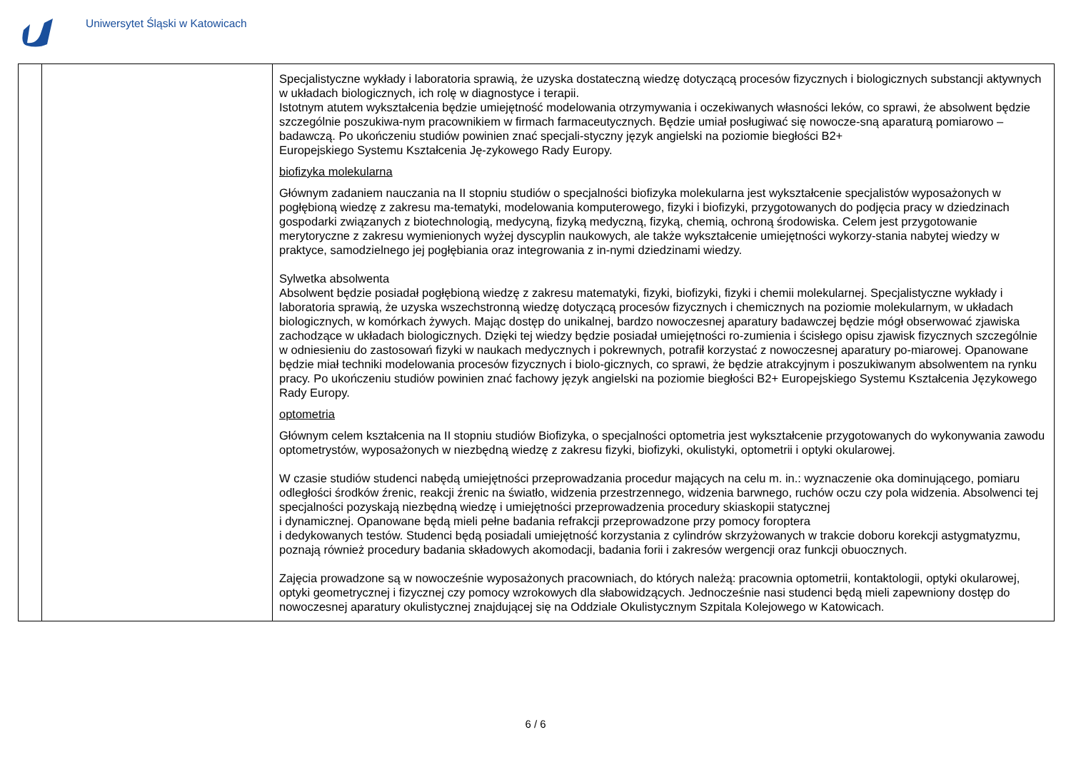Uniwersytet Śląski w Katowicach
| | | Specjalistyczne wykłady i laboratoria sprawią, że uzyska dostateczną wiedzę dotyczącą procesów fizycznych i biologicznych substancji aktywnych w układach biologicznych, ich rolę w diagnostyce i terapii. Istotnym atutem wykształcenia będzie umiejętność modelowania otrzymywania i oczekiwanych własności leków, co sprawi, że absolwent będzie szczególnie poszukiwa-nym pracownikiem w firmach farmaceutycznych. Będzie umiał posługiwać się nowocze-sną aparaturą pomiarowo – badawczą. Po ukończeniu studiów powinien znać specjali-styczny język angielski na poziomie biegłości B2+ Europejskiego Systemu Kształcenia Ję-zykowego Rady Europy. biofizyka molekularna Głównym zadaniem nauczania na II stopniu studiów o specjalności biofizyka molekularna jest wykształcenie specjalistów wyposażonych w pogłębioną wiedzę z zakresu ma-tematyki, modelowania komputerowego, fizyki i biofizyki, przygotowanych do podjęcia pracy w dziedzinach gospodarki związanych z biotechnologią, medycyną, fizyką medyczną, fizyką, chemią, ochroną środowiska. Celem jest przygotowanie merytoryczne z zakresu wymienionych wyżej dyscyplin naukowych, ale także wykształcenie umiejętności wykorzy-stania nabytej wiedzy w praktyce, samodzielnego jej pogłębiania oraz integrowania z in-nymi dziedzinami wiedzy. Sylwetka absolwenta Absolwent będzie posiadał pogłębioną wiedzę z zakresu matematyki, fizyki, biofizyki, fizyki i chemii molekularnej. Specjalistyczne wykłady i laboratoria sprawią, że uzyska wszechstronną wiedzę dotyczącą procesów fizycznych i chemicznych na poziomie molekularnym, w układach biologicznych, w komórkach żywych. Mając dostęp do unikalnej, bardzo nowoczesnej aparatury badawczej będzie mógł obserwować zjawiska zachodzące w układach biologicznych. Dzięki tej wiedzy będzie posiadał umiejętności ro-zumienia i ścisłego opisu zjawisk fizycznych szczególnie w odniesieniu do zastosowań fizyki w naukach medycznych i pokrewnych, potrafił korzystać z nowoczesnej aparatury po-miarowej. Opanowane będzie miał techniki modelowania procesów fizycznych i biolo-gicznych, co sprawi, że będzie atrakcyjnym i poszukiwanym absolwentem na rynku pracy. Po ukończeniu studiów powinien znać fachowy język angielski na poziomie biegłości B2+ Europejskiego Systemu Kształcenia Językowego Rady Europy. optometria Głównym celem kształcenia na II stopniu studiów Biofizyka, o specjalności optometria jest wykształcenie przygotowanych do wykonywania zawodu optometrystów, wyposażonych w niezbędną wiedzę z zakresu fizyki, biofizyki, okulistyki, optometrii i optyki okularowej. W czasie studiów studenci nabędą umiejętności przeprowadzania procedur mających na celu m. in.: wyznaczenie oka dominującego, pomiaru odległości środków źrenic, reakcji źrenic na światło, widzenia przestrzennego, widzenia barwnego, ruchów oczu czy pola widzenia. Absolwenci tej specjalności pozyskają niezbędną wiedzę i umiejętności przeprowadzenia procedury skiaskopii statycznej i dynamicznej. Opanowane będą mieli pełne badania refrakcji przeprowadzone przy pomocy foroptera i dedykowanych testów. Studenci będą posiadali umiejętność korzystania z cylindrów skrzyżowanych w trakcie doboru korekcji astygmatyzmu, poznają również procedury badania składowych akomodacji, badania forii i zakresów wergencji oraz funkcji obuocznych. Zajęcia prowadzone są w nowocześnie wyposażonych pracowniach, do których należą: pracownia optometrii, kontaktologii, optyki okularowej, optyki geometrycznej i fizycznej czy pomocy wzrokowych dla słabowidzących. Jednocześnie nasi studenci będą mieli zapewniony dostęp do nowoczesnej aparatury okulistycznej znajdującej się na Oddziale Okulistycznym Szpitala Kolejowego w Katowicach. |
6 / 6